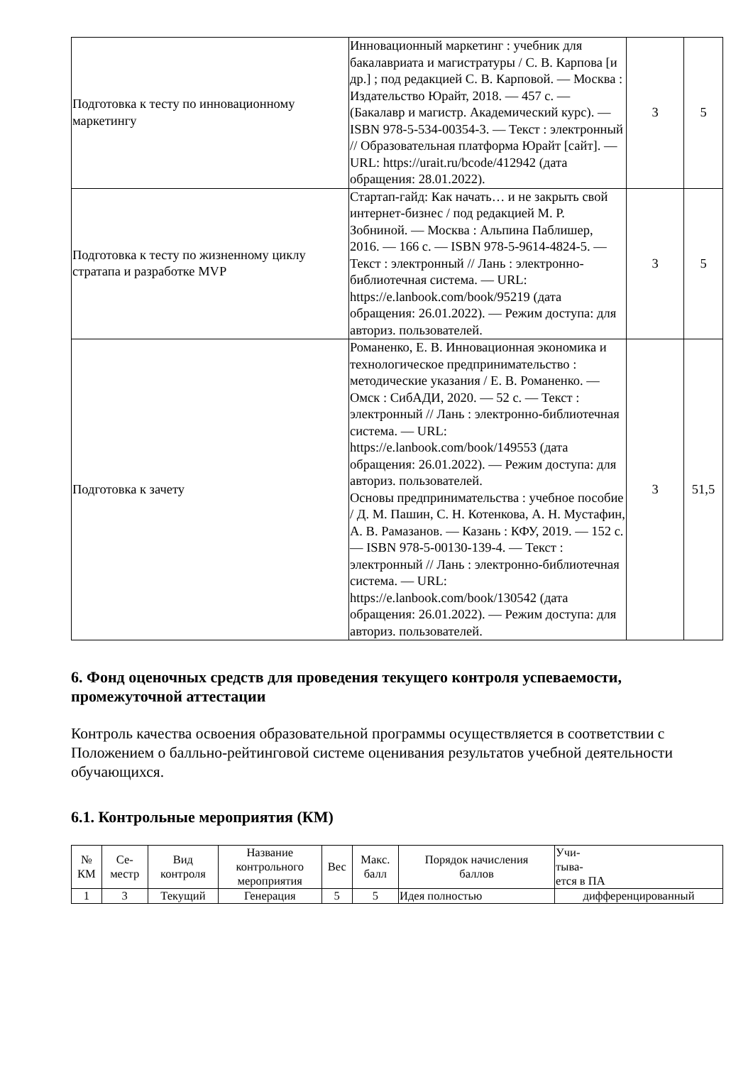| Подготовка к тесту по инновационному маркетингу | Инновационный маркетинг : учебник для бакалавриата и магистратуры / С. В. Карпова [и др.] ; под редакцией С. В. Карповой. — Москва : Издательство Юрайт, 2018. — 457 с. — (Бакалавр и магистр. Академический курс). — ISBN 978-5-534-00354-3. — Текст : электронный // Образовательная платформа Юрайт [сайт]. — URL: https://urait.ru/bcode/412942 (дата обращения: 28.01.2022). | 3 | 5 |
| Подготовка к тесту по жизненному циклу стратапа и разработке MVP | Стартап-гайд: Как начать… и не закрыть свой интернет-бизнес / под редакцией М. Р. Зобниной. — Москва : Альпина Паблишер, 2016. — 166 с. — ISBN 978-5-9614-4824-5. — Текст : электронный // Лань : электронно-библиотечная система. — URL: https://e.lanbook.com/book/95219 (дата обращения: 26.01.2022). — Режим доступа: для авториз. пользователей. | 3 | 5 |
| Подготовка к зачету | Романенко, Е. В. Инновационная экономика и технологическое предпринимательство : методические указания / Е. В. Романенко. — Омск : СибАДИ, 2020. — 52 с. — Текст : электронный // Лань : электронно-библиотечная система. — URL: https://e.lanbook.com/book/149553 (дата обращения: 26.01.2022). — Режим доступа: для авториз. пользователей. Основы предпринимательства : учебное пособие / Д. М. Пашин, С. Н. Котенкова, А. Н. Мустафин, А. В. Рамазанов. — Казань : КФУ, 2019. — 152 с. — ISBN 978-5-00130-139-4. — Текст : электронный // Лань : электронно-библиотечная система. — URL: https://e.lanbook.com/book/130542 (дата обращения: 26.01.2022). — Режим доступа: для авториз. пользователей. | 3 | 51,5 |
6. Фонд оценочных средств для проведения текущего контроля успеваемости, промежуточной аттестации
Контроль качества освоения образовательной программы осуществляется в соответствии с Положением о балльно-рейтинговой системе оценивания результатов учебной деятельности обучающихся.
6.1. Контрольные мероприятия (КМ)
| № КМ | Се- местр | Вид контроля | Название контрольного мероприятия | Вес | Макс. балл | Порядок начисления баллов | Учи- тыва- ется в ПА |
| --- | --- | --- | --- | --- | --- | --- | --- |
| 1 | 3 | Текущий | Генерация | 5 | 5 | Идея полностью | дифференцированный |